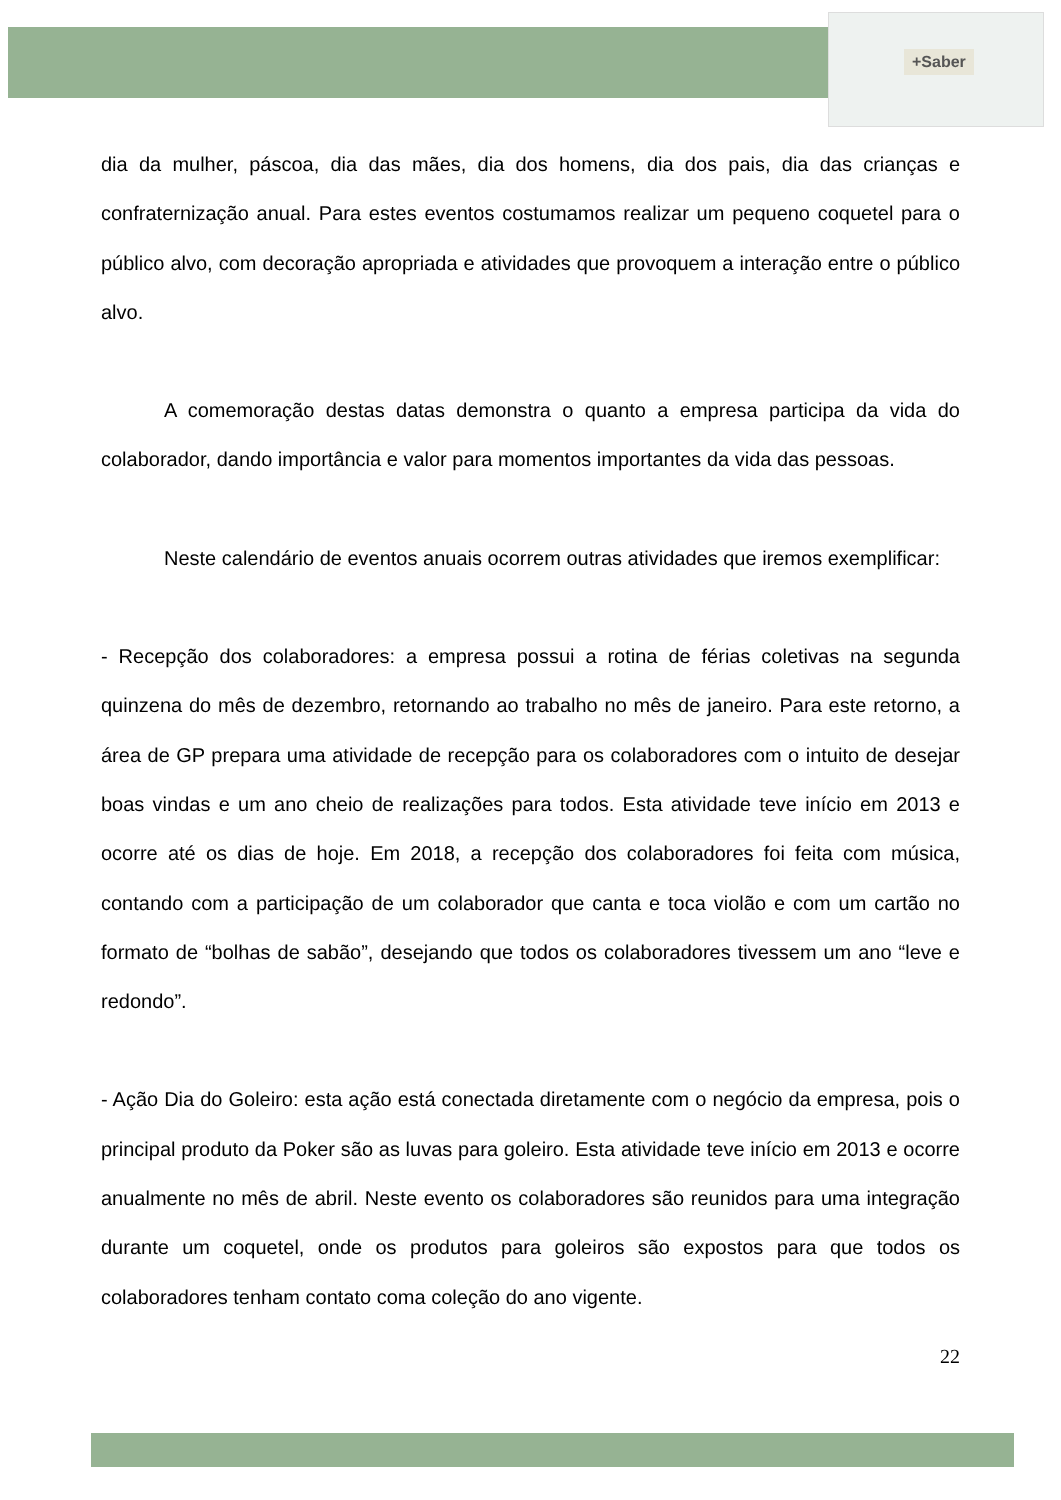+Saber
dia da mulher, páscoa, dia das mães, dia dos homens, dia dos pais, dia das crianças e confraternização anual. Para estes eventos costumamos realizar um pequeno coquetel para o público alvo, com decoração apropriada e atividades que provoquem a interação entre o público alvo.
A comemoração destas datas demonstra o quanto a empresa participa da vida do colaborador, dando importância e valor para momentos importantes da vida das pessoas.
Neste calendário de eventos anuais ocorrem outras atividades que iremos exemplificar:
- Recepção dos colaboradores: a empresa possui a rotina de férias coletivas na segunda quinzena do mês de dezembro, retornando ao trabalho no mês de janeiro. Para este retorno, a área de GP prepara uma atividade de recepção para os colaboradores com o intuito de desejar boas vindas e um ano cheio de realizações para todos. Esta atividade teve início em 2013 e ocorre até os dias de hoje. Em 2018, a recepção dos colaboradores foi feita com música, contando com a participação de um colaborador que canta e toca violão e com um cartão no formato de “bolhas de sabão”, desejando que todos os colaboradores tivessem um ano “leve e redondo”.
- Ação Dia do Goleiro: esta ação está conectada diretamente com o negócio da empresa, pois o principal produto da Poker são as luvas para goleiro. Esta atividade teve início em 2013 e ocorre anualmente no mês de abril. Neste evento os colaboradores são reunidos para uma integração durante um coquetel, onde os produtos para goleiros são expostos para que todos os colaboradores tenham contato coma coleção do ano vigente.
22